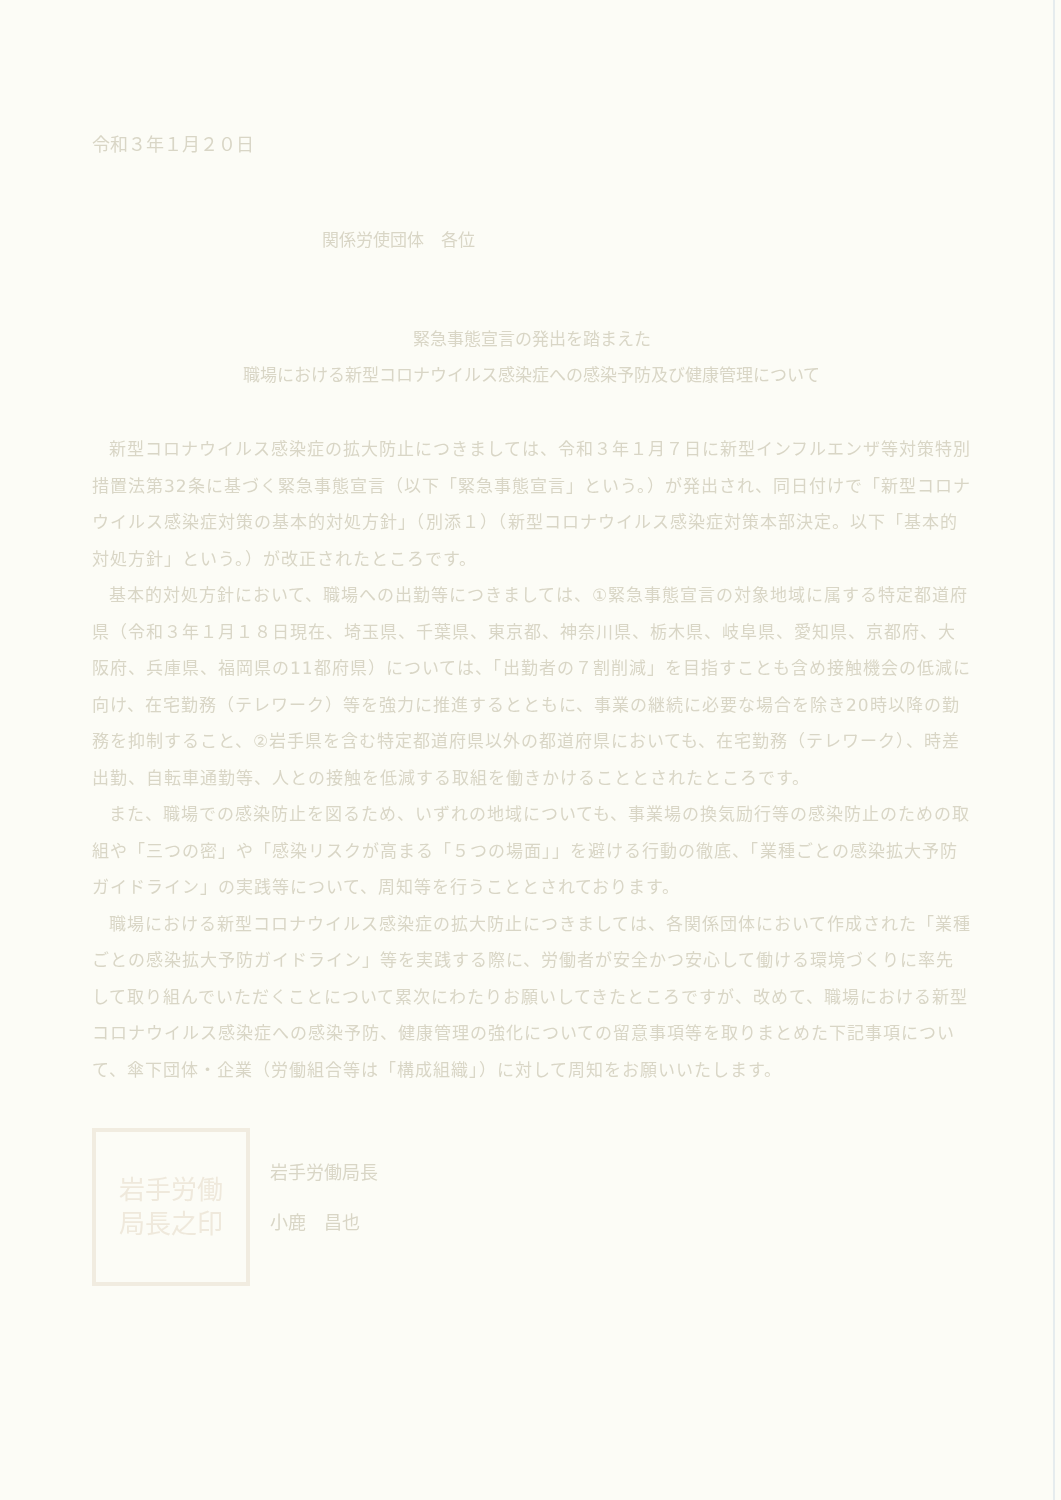令和３年１月２０日
関係労使団体　各位
緊急事態宣言の発出を踏まえた
職場における新型コロナウイルス感染症への感染予防及び健康管理について
新型コロナウイルス感染症の拡大防止につきましては、令和３年１月７日に新型インフルエンザ等対策特別措置法第32条に基づく緊急事態宣言（以下「緊急事態宣言」という。）が発出され、同日付けで「新型コロナウイルス感染症対策の基本的対処方針」（別添１）（新型コロナウイルス感染症対策本部決定。以下「基本的対処方針」という。）が改正されたところです。
基本的対処方針において、職場への出勤等につきましては、①緊急事態宣言の対象地域に属する特定都道府県（令和３年１月１８日現在、埼玉県、千葉県、東京都、神奈川県、栃木県、岐阜県、愛知県、京都府、大阪府、兵庫県、福岡県の11都府県）については、「出勤者の７割削減」を目指すことも含め接触機会の低減に向け、在宅勤務（テレワーク）等を強力に推進するとともに、事業の継続に必要な場合を除き20時以降の勤務を抑制すること、②岩手県を含む特定都道府県以外の都道府県においても、在宅勤務（テレワーク）、時差出勤、自転車通勤等、人との接触を低減する取組を働きかけることとされたところです。
また、職場での感染防止を図るため、いずれの地域についても、事業場の換気励行等の感染防止のための取組や「三つの密」や「感染リスクが高まる「５つの場面」」を避ける行動の徹底、「業種ごとの感染拡大予防ガイドライン」の実践等について、周知等を行うこととされております。
職場における新型コロナウイルス感染症の拡大防止につきましては、各関係団体において作成された「業種ごとの感染拡大予防ガイドライン」等を実践する際に、労働者が安全かつ安心して働ける環境づくりに率先して取り組んでいただくことについて累次にわたりお願いしてきたところですが、改めて、職場における新型コロナウイルス感染症への感染予防、健康管理の強化についての留意事項等を取りまとめた下記事項について、傘下団体・企業（労働組合等は「構成組織」）に対して周知をお願いいたします。
岩手労働
局長之印
岩手労働局長
小鹿　昌也